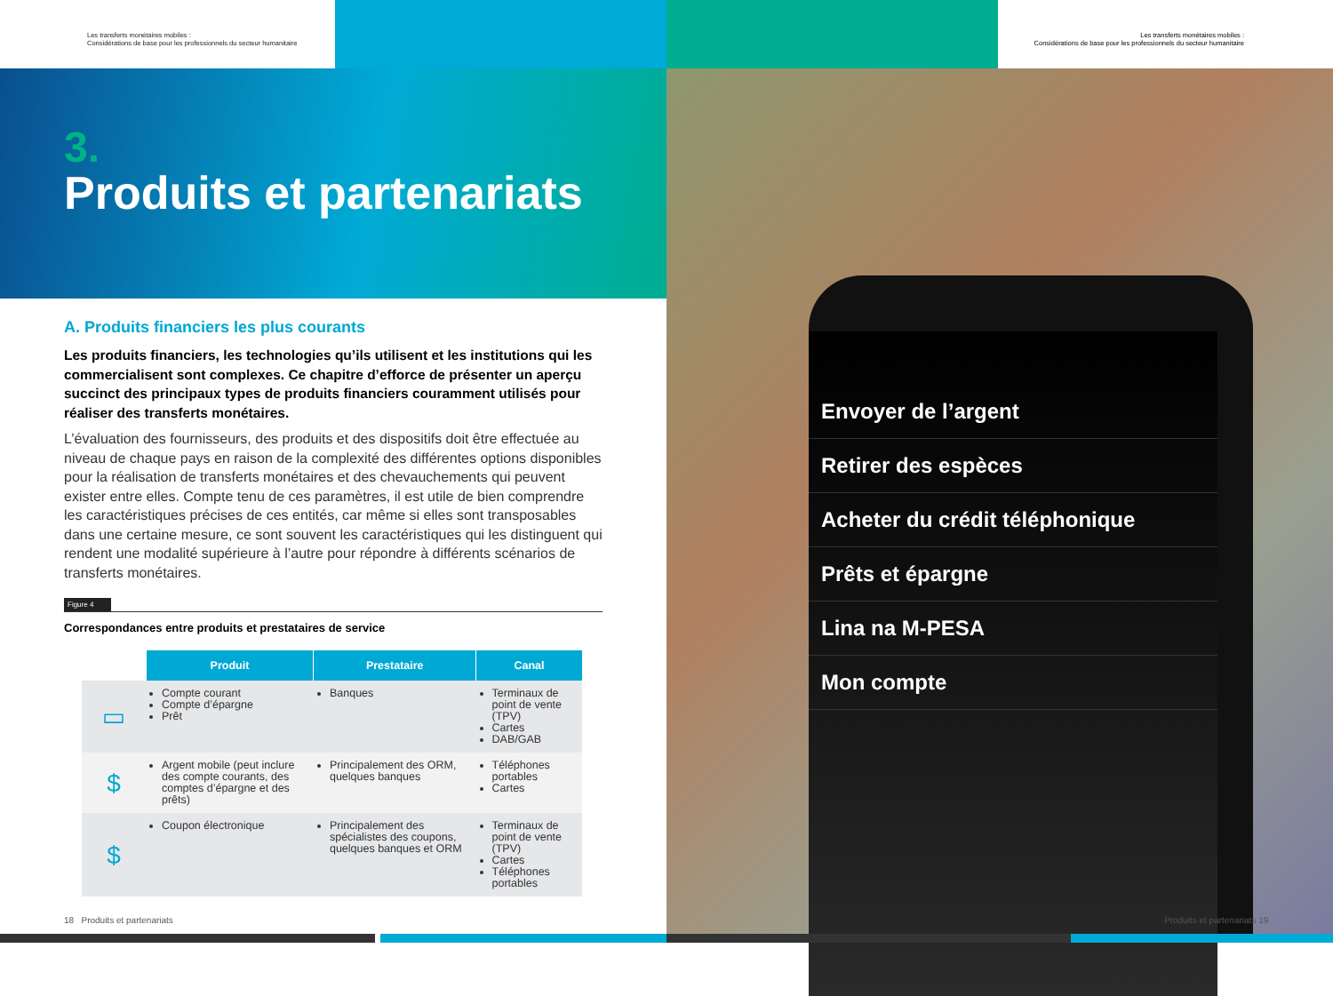Les transferts monétaires mobiles :
Considérations de base pour les professionnels du secteur humanitaire
3.
Produits et partenariats
A. Produits financiers les plus courants
Les produits financiers, les technologies qu’ils utilisent et les institutions qui les commercialisent sont complexes. Ce chapitre d’efforce de présenter un aperçu succinct des principaux types de produits financiers couramment utilisés pour réaliser des transferts monétaires.
L’évaluation des fournisseurs, des produits et des dispositifs doit être effectuée au niveau de chaque pays en raison de la complexité des différentes options disponibles pour la réalisation de transferts monétaires et des chevauchements qui peuvent exister entre elles. Compte tenu de ces paramètres, il est utile de bien comprendre les caractéristiques précises de ces entités, car même si elles sont transposables dans une certaine mesure, ce sont souvent les caractéristiques qui les distinguent qui rendent une modalité supérieure à l’autre pour répondre à différents scénarios de transferts monétaires.
Figure 4
Correspondances entre produits et prestataires de service
| | Produit | Prestataire | Canal |
| ▭ | Compte courant Compte d’épargne Prêt | Banques | Terminaux de point de vente (TPV) Cartes DAB/GAB |
| $ | Argent mobile (peut inclure des compte courants, des comptes d’épargne et des prêts) | Principalement des ORM, quelques banques | Téléphones portables Cartes |
| $ | Coupon électronique | Principalement des spécialistes des coupons, quelques banques et ORM | Terminaux de point de vente (TPV) Cartes Téléphones portables |
18 Produits et partenariats
Les transferts monétaires mobiles :
Considérations de base pour les professionnels du secteur humanitaire
Envoyer de l’argent
Retirer des espèces
Acheter du crédit téléphonique
Prêts et épargne
Lina na M-PESA
Mon compte
Produits et partenariats 19